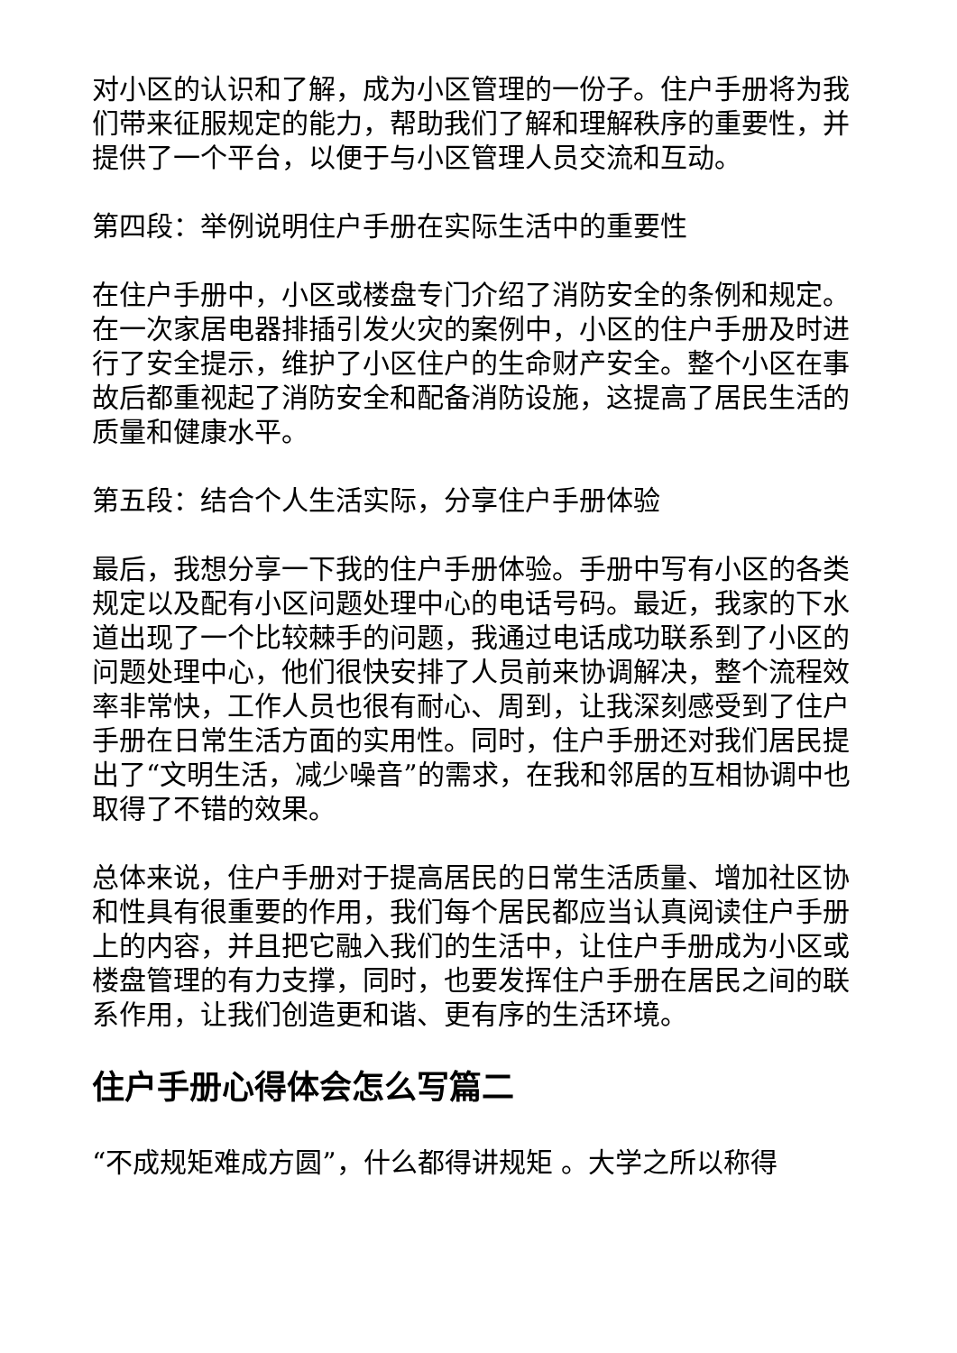对小区的认识和了解，成为小区管理的一份子。住户手册将为我们带来征服规定的能力，帮助我们了解和理解秩序的重要性，并提供了一个平台，以便于与小区管理人员交流和互动。
第四段：举例说明住户手册在实际生活中的重要性
在住户手册中，小区或楼盘专门介绍了消防安全的条例和规定。在一次家居电器排插引发火灾的案例中，小区的住户手册及时进行了安全提示，维护了小区住户的生命财产安全。整个小区在事故后都重视起了消防安全和配备消防设施，这提高了居民生活的质量和健康水平。
第五段：结合个人生活实际，分享住户手册体验
最后，我想分享一下我的住户手册体验。手册中写有小区的各类规定以及配有小区问题处理中心的电话号码。最近，我家的下水道出现了一个比较棘手的问题，我通过电话成功联系到了小区的问题处理中心，他们很快安排了人员前来协调解决，整个流程效率非常快，工作人员也很有耐心、周到，让我深刻感受到了住户手册在日常生活方面的实用性。同时，住户手册还对我们居民提出了“文明生活，减少噪音”的需求，在我和邻居的互相协调中也取得了不错的效果。
总体来说，住户手册对于提高居民的日常生活质量、增加社区协和性具有很重要的作用，我们每个居民都应当认真阅读住户手册上的内容，并且把它融入我们的生活中，让住户手册成为小区或楼盘管理的有力支撑，同时，也要发挥住户手册在居民之间的联系作用，让我们创造更和谐、更有序的生活环境。
住户手册心得体会怎么写篇二
“不成规矩难成方圆”，什么都得讲规矩 。大学之所以称得